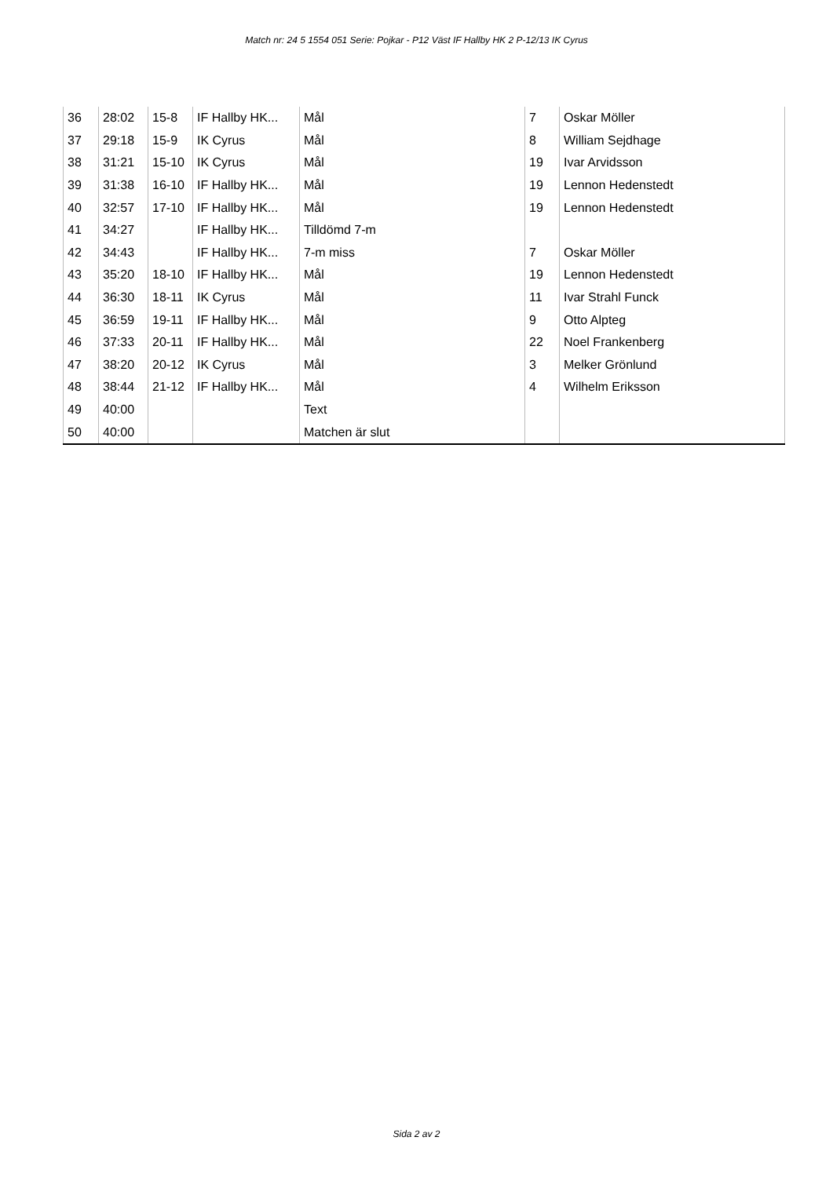Match nr: 24 5 1554 051 Serie: Pojkar - P12 Väst IF Hallby HK 2 P-12/13 IK Cyrus
| 36 | 28:02 | 15-8 | IF Hallby HK... | Mål | 7 | Oskar Möller |
| 37 | 29:18 | 15-9 | IK Cyrus | Mål | 8 | William Sejdhage |
| 38 | 31:21 | 15-10 | IK Cyrus | Mål | 19 | Ivar Arvidsson |
| 39 | 31:38 | 16-10 | IF Hallby HK... | Mål | 19 | Lennon Hedenstedt |
| 40 | 32:57 | 17-10 | IF Hallby HK... | Mål | 19 | Lennon Hedenstedt |
| 41 | 34:27 | | IF Hallby HK... | Tilldömd 7-m | | |
| 42 | 34:43 | | IF Hallby HK... | 7-m miss | 7 | Oskar Möller |
| 43 | 35:20 | 18-10 | IF Hallby HK... | Mål | 19 | Lennon Hedenstedt |
| 44 | 36:30 | 18-11 | IK Cyrus | Mål | 11 | Ivar Strahl Funck |
| 45 | 36:59 | 19-11 | IF Hallby HK... | Mål | 9 | Otto Alpteg |
| 46 | 37:33 | 20-11 | IF Hallby HK... | Mål | 22 | Noel Frankenberg |
| 47 | 38:20 | 20-12 | IK Cyrus | Mål | 3 | Melker Grönlund |
| 48 | 38:44 | 21-12 | IF Hallby HK... | Mål | 4 | Wilhelm Eriksson |
| 49 | 40:00 | | | Text | | |
| 50 | 40:00 | | | Matchen är slut | | |
Sida 2 av 2